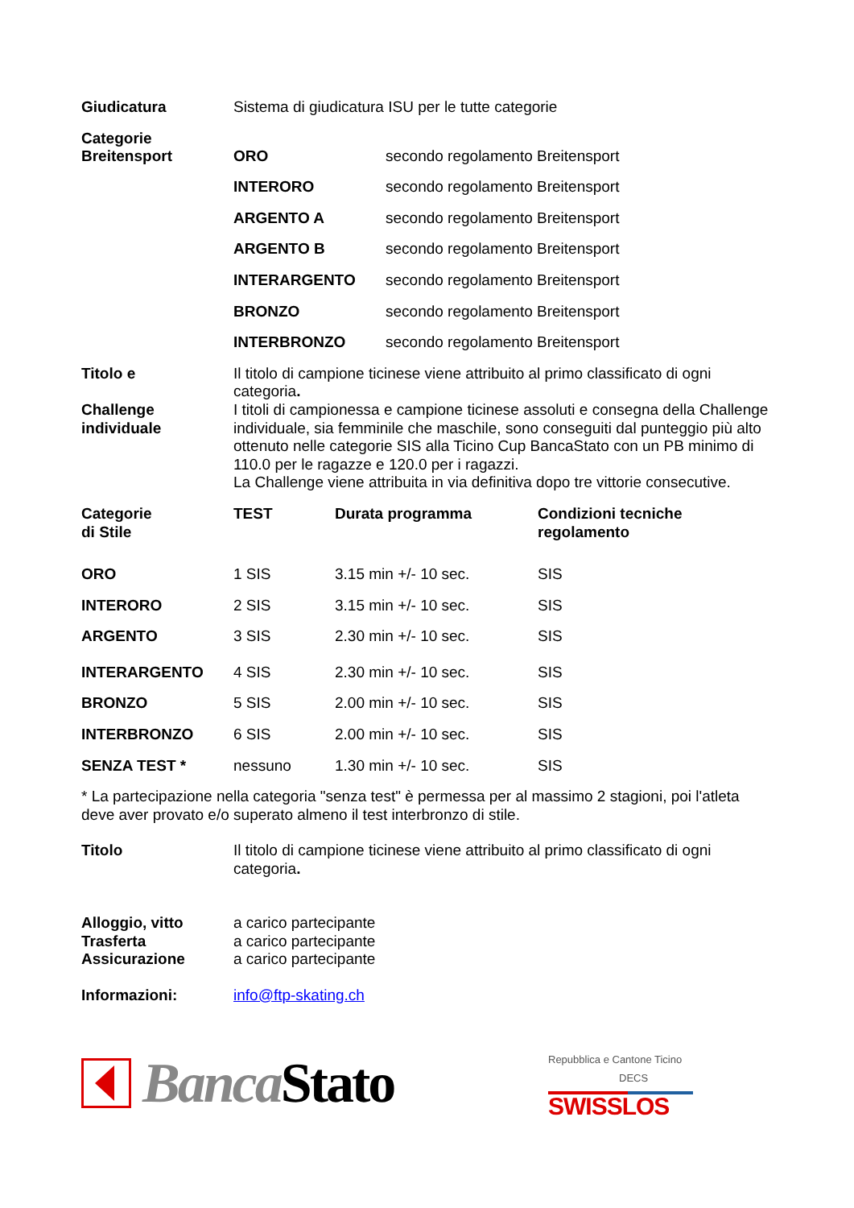| Giudicatura | Sistema di giudicatura ISU per le tutte categorie | |
| Categorie Breitensport | ORO | secondo regolamento Breitensport |
| | INTERORO | secondo regolamento Breitensport |
| | ARGENTO A | secondo regolamento Breitensport |
| | ARGENTO B | secondo regolamento Breitensport |
| | INTERARGENTO | secondo regolamento Breitensport |
| | BRONZO | secondo regolamento Breitensport |
| | INTERBRONZO | secondo regolamento Breitensport |
| Titolo e Challenge individuale | Il titolo di campione ticinese viene attribuito al primo classificato di ogni categoria . I titoli di campionessa e campione ticinese assoluti e consegna della Challenge individuale, sia femminile che maschile, sono conseguiti dal punteggio più alto ottenuto nelle categorie SIS alla Ticino Cup BancaStato con un PB minimo di 110.0 per le ragazze e 120.0 per i ragazzi. La Challenge viene attribuita in via definitiva dopo tre vittorie consecutive. | |
| Categorie di Stile | TEST | Durata programma | Condizioni tecniche regolamento |
| ORO | 1 SIS | 3.15 min +/- 10 sec. | SIS |
| INTERORO | 2 SIS | 3.15 min +/- 10 sec. | SIS |
| ARGENTO | 3 SIS | 2.30 min +/- 10 sec. | SIS |
| INTERARGENTO | 4 SIS | 2.30 min +/- 10 sec. | SIS |
| BRONZO | 5 SIS | 2.00 min +/- 10 sec. | SIS |
| INTERBRONZO | 6 SIS | 2.00 min +/- 10 sec. | SIS |
| SENZA TEST * | nessuno | 1.30 min +/- 10 sec. | SIS |
* La partecipazione nella categoria "senza test" è permessa per al massimo 2 stagioni, poi l'atleta deve aver provato e/o superato almeno il test interbronzo di stile.
| Titolo | Il titolo di campione ticinese viene attribuito al primo classificato di ogni categoria . |
| Alloggio, vitto Trasferta Assicurazione | a carico partecipante a carico partecipante a carico partecipante |
| Informazioni: | info@ftp-skating.ch |
Banca Stato
Repubblica e Cantone Ticino
DECS
SWISSLOS